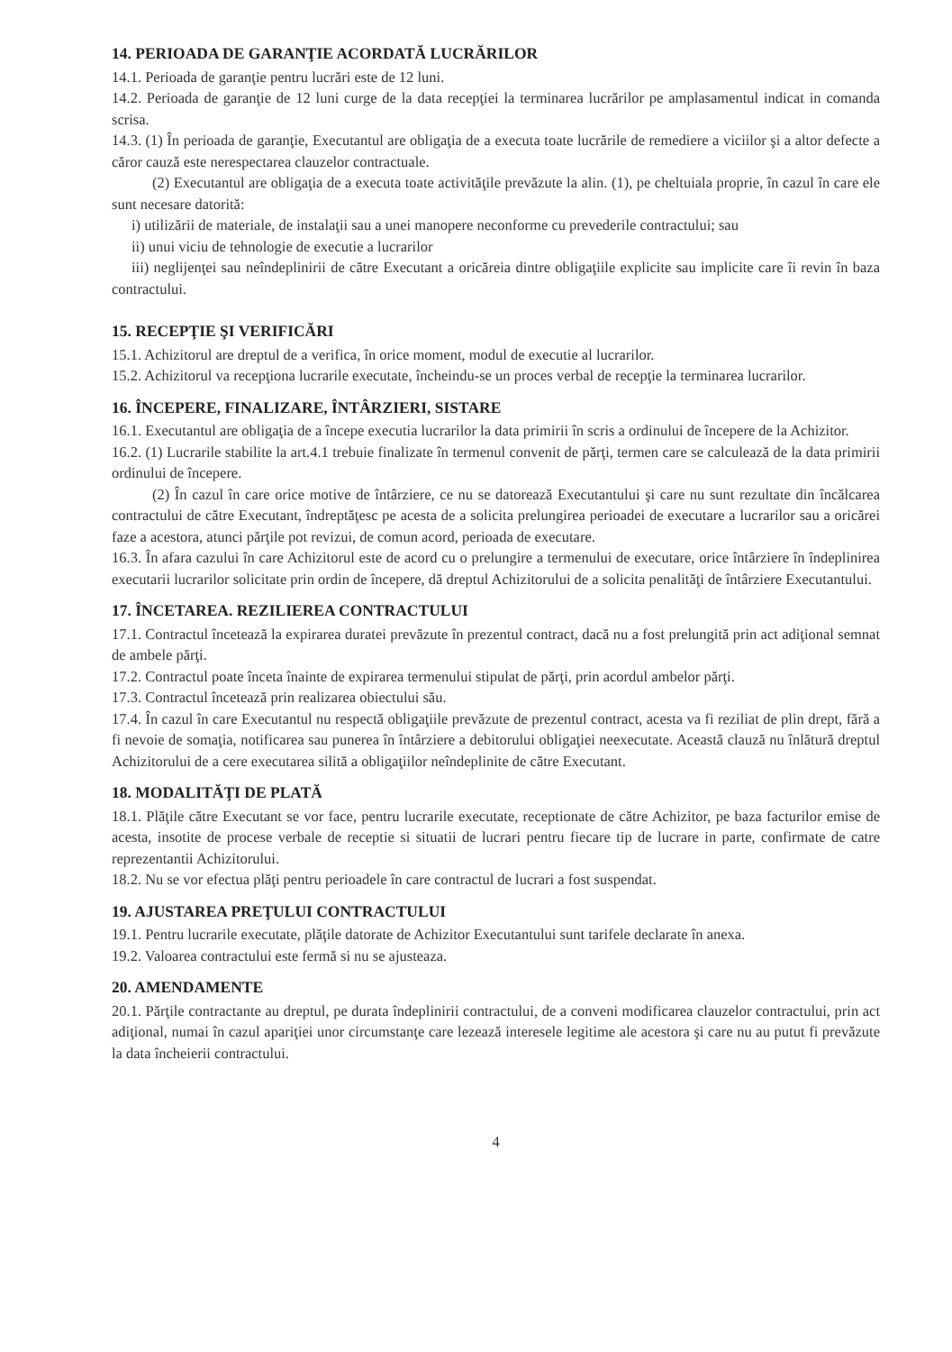14. PERIOADA DE GARANŢIE ACORDATĂ LUCRĂRILOR
14.1. Perioada de garanţie pentru lucrări este de 12 luni.
14.2. Perioada de garanţie de 12 luni curge de la data recepţiei la terminarea lucrărilor pe amplasamentul indicat in comanda scrisa.
14.3. (1) În perioada de garanţie, Executantul are obligaţia de a executa toate lucrările de remediere a viciilor şi a altor defecte a căror cauză este nerespectarea clauzelor contractuale.
(2) Executantul are obligaţia de a executa toate activităţile prevăzute la alin. (1), pe cheltuiala proprie, în cazul în care ele sunt necesare datorită:
i) utilizării de materiale, de instalaţii sau a unei manopere neconforme cu prevederile contractului; sau
ii) unui viciu de tehnologie de executie a lucrarilor
iii) neglijenţei sau neîndeplinirii de către Executant a oricăreia dintre obligaţiile explicite sau implicite care îi revin în baza contractului.
15. RECEPŢIE ŞI VERIFICĂRI
15.1. Achizitorul are dreptul de a verifica, în orice moment, modul de executie al lucrarilor.
15.2. Achizitorul va recepţiona lucrarile executate, încheindu-se un proces verbal de recepţie la terminarea lucrarilor.
16. ÎNCEPERE, FINALIZARE, ÎNTÂRZIERI, SISTARE
16.1. Executantul are obligaţia de a începe executia lucrarilor la data primirii în scris a ordinului de începere de la Achizitor.
16.2. (1) Lucrarile stabilite la art.4.1 trebuie finalizate în termenul convenit de părţi, termen care se calculează de la data primirii ordinului de începere.
(2) În cazul în care orice motive de întârziere, ce nu se datorează Executantului şi care nu sunt rezultate din încălcarea contractului de către Executant, îndreptăţesc pe acesta de a solicita prelungirea perioadei de executare a lucrarilor sau a oricărei faze a acestora, atunci părţile pot revizui, de comun acord, perioada de executare.
16.3. În afara cazului în care Achizitorul este de acord cu o prelungire a termenului de executare, orice întârziere în îndeplinirea executarii lucrarilor solicitate prin ordin de începere, dă dreptul Achizitorului de a solicita penalităţi de întârziere Executantului.
17. ÎNCETAREA. REZILIEREA CONTRACTULUI
17.1. Contractul încetează la expirarea duratei prevăzute în prezentul contract, dacă nu a fost prelungită prin act adiţional semnat de ambele părţi.
17.2. Contractul poate înceta înainte de expirarea termenului stipulat de părţi, prin acordul ambelor părţi.
17.3. Contractul încetează prin realizarea obiectului său.
17.4. În cazul în care Executantul nu respectă obligaţiile prevăzute de prezentul contract, acesta va fi reziliat de plin drept, fără a fi nevoie de somaţia, notificarea sau punerea în întârziere a debitorului obligaţiei neexecutate. Această clauză nu înlătură dreptul Achizitorului de a cere executarea silită a obligaţiilor neîndeplinite de către Executant.
18. MODALITĂŢI DE PLATĂ
18.1. Plăţile către Executant se vor face, pentru lucrarile executate, receptionate de către Achizitor, pe baza facturilor emise de acesta, insotite de procese verbale de receptie si situatii de lucrari pentru fiecare tip de lucrare in parte, confirmate de catre reprezentantii Achizitorului.
18.2. Nu se vor efectua plăţi pentru perioadele în care contractul de lucrari a fost suspendat.
19. AJUSTAREA PREŢULUI CONTRACTULUI
19.1. Pentru lucrarile executate, plăţile datorate de Achizitor Executantului sunt tarifele declarate în anexa.
19.2. Valoarea contractului este fermă si nu se ajusteaza.
20. AMENDAMENTE
20.1. Părţile contractante au dreptul, pe durata îndeplinirii contractului, de a conveni modificarea clauzelor contractului, prin act adiţional, numai în cazul apariţiei unor circumstanţe care lezează interesele legitime ale acestora şi care nu au putut fi prevăzute la data încheierii contractului.
4